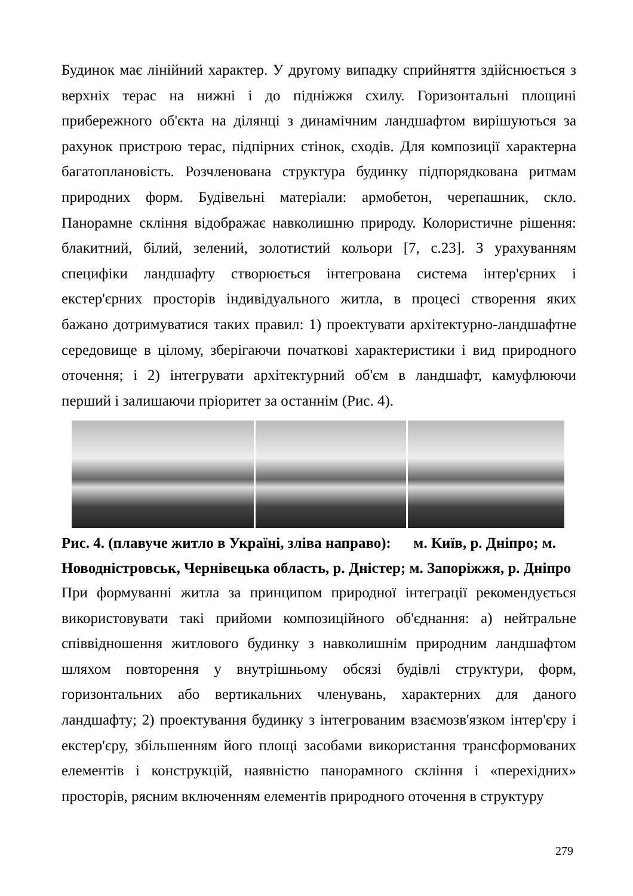Будинок має лінійний характер. У другому випадку сприйняття здійснюється з верхніх терас на нижні і до підніжжя схилу. Горизонтальні площині прибережного об'єкта на ділянці з динамічним ландшафтом вирішуються за рахунок пристрою терас, підпірних стінок, сходів. Для композиції характерна багатоплановість. Розчленована структура будинку підпорядкована ритмам природних форм. Будівельні матеріали: армобетон, черепашник, скло. Панорамне скління відображає навколишню природу. Колористичне рішення: блакитний, білий, зелений, золотистий кольори [7, с.23]. З урахуванням специфіки ландшафту створюється інтегрована система інтер'єрних і екстер'єрних просторів індивідуального житла, в процесі створення яких бажано дотримуватися таких правил: 1) проектувати архітектурно-ландшафтне середовище в цілому, зберігаючи початкові характеристики і вид природного оточення; і 2) інтегрувати архітектурний об'єм в ландшафт, камуфлюючи перший і залишаючи пріоритет за останнім (Рис. 4).
Рис. 4. (плавуче житло в Україні, зліва направо): м. Київ, р. Дніпро; м. Новодністровськ, Чернівецька область, р. Дністер; м. Запоріжжя, р. Дніпро
При формуванні житла за принципом природної інтеграції рекомендується використовувати такі прийоми композиційного об'єднання: а) нейтральне співвідношення житлового будинку з навколишнім природним ландшафтом шляхом повторення у внутрішньому обсязі будівлі структури, форм, горизонтальних або вертикальних членувань, характерних для даного ландшафту; 2) проектування будинку з інтегрованим взаємозв'язком інтер'єру і екстер'єру, збільшенням його площі засобами використання трансформованих елементів і конструкцій, наявністю панорамного скління і «перехідних» просторів, рясним включенням елементів природного оточення в структуру
279